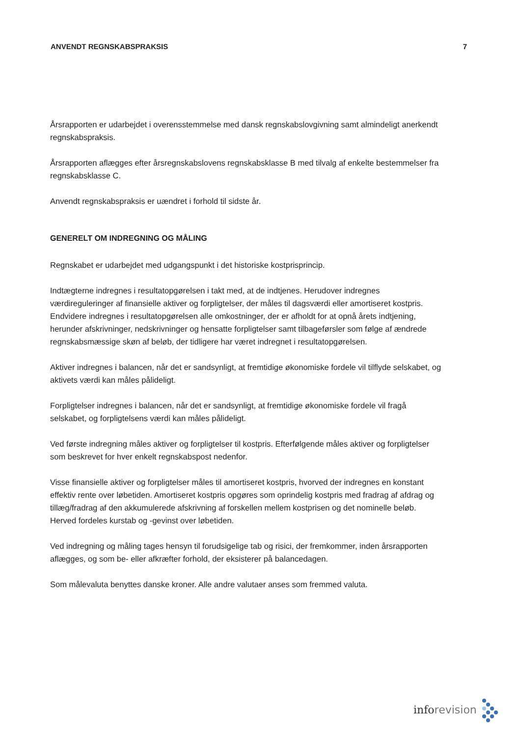ANVENDT REGNSKABSPRAKSIS 7
Årsrapporten er udarbejdet i overensstemmelse med dansk regnskabslovgivning samt almindeligt anerkendt regnskabspraksis.
Årsrapporten aflægges efter årsregnskabslovens regnskabsklasse B med tilvalg af enkelte bestemmelser fra regnskabsklasse C.
Anvendt regnskabspraksis er uændret i forhold til sidste år.
GENERELT OM INDREGNING OG MÅLING
Regnskabet er udarbejdet med udgangspunkt i det historiske kostprisprincip.
Indtægterne indregnes i resultatopgørelsen i takt med, at de indtjenes. Herudover indregnes værdireguleringer af finansielle aktiver og forpligtelser, der måles til dagsværdi eller amortiseret kostpris. Endvidere indregnes i resultatopgørelsen alle omkostninger, der er afholdt for at opnå årets indtjening, herunder afskrivninger, nedskrivninger og hensatte forpligtelser samt tilbageførsler som følge af ændrede regnskabsmæssige skøn af beløb, der tidligere har været indregnet i resultatopgørelsen.
Aktiver indregnes i balancen, når det er sandsynligt, at fremtidige økonomiske fordele vil tilflyde selskabet, og aktivets værdi kan måles pålideligt.
Forpligtelser indregnes i balancen, når det er sandsynligt, at fremtidige økonomiske fordele vil fragå selskabet, og forpligtelsens værdi kan måles pålideligt.
Ved første indregning måles aktiver og forpligtelser til kostpris. Efterfølgende måles aktiver og forpligtelser som beskrevet for hver enkelt regnskabspost nedenfor.
Visse finansielle aktiver og forpligtelser måles til amortiseret kostpris, hvorved der indregnes en konstant effektiv rente over løbetiden. Amortiseret kostpris opgøres som oprindelig kostpris med fradrag af afdrag og tillæg/fradrag af den akkumulerede afskrivning af forskellen mellem kostprisen og det nominelle beløb. Herved fordeles kurstab og -gevinst over løbetiden.
Ved indregning og måling tages hensyn til forudsigelige tab og risici, der fremkommer, inden årsrapporten aflægges, og som be- eller afkræfter forhold, der eksisterer på balancedagen.
Som målevaluta benyttes danske kroner. Alle andre valutaer anses som fremmed valuta.
inforevision